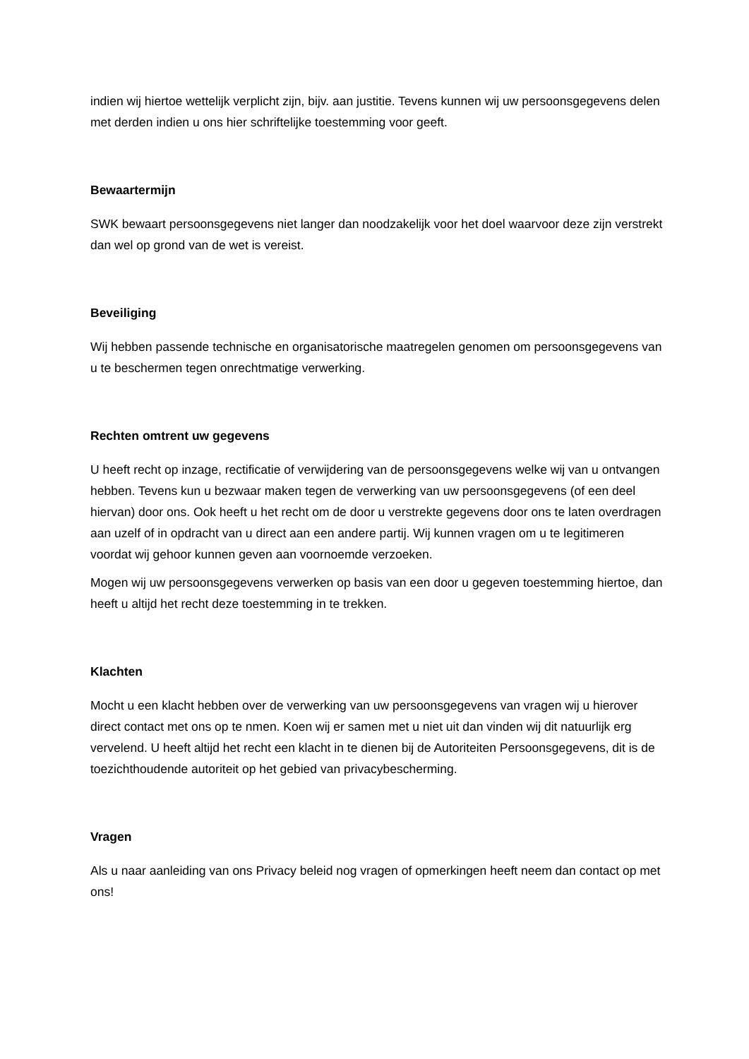indien wij hiertoe wettelijk verplicht zijn, bijv. aan justitie. Tevens kunnen wij uw persoonsgegevens delen met derden indien u ons hier schriftelijke toestemming voor geeft.
Bewaartermijn
SWK bewaart persoonsgegevens niet langer dan noodzakelijk voor het doel waarvoor deze zijn verstrekt dan wel op grond van de wet is vereist.
Beveiliging
Wij hebben passende technische en organisatorische maatregelen genomen om persoonsgegevens van u te beschermen tegen onrechtmatige verwerking.
Rechten omtrent uw gegevens
U heeft recht op inzage, rectificatie of verwijdering van de persoonsgegevens welke wij van u ontvangen hebben. Tevens kun u bezwaar maken tegen de verwerking van uw persoonsgegevens (of een deel hiervan) door ons. Ook heeft u het recht om de door u verstrekte gegevens door ons te laten overdragen aan uzelf of in opdracht van u direct aan een andere partij. Wij kunnen vragen om u te legitimeren voordat wij gehoor kunnen geven aan voornoemde verzoeken.
Mogen wij uw persoonsgegevens verwerken op basis van een door u gegeven toestemming hiertoe, dan heeft u altijd het recht deze toestemming in te trekken.
Klachten
Mocht u een klacht hebben over de verwerking van uw persoonsgegevens van vragen wij u hierover direct contact met ons op te nmen. Koen wij er samen met u niet uit dan vinden wij dit natuurlijk erg vervelend. U heeft altijd het recht een klacht in te dienen bij de Autoriteiten Persoonsgegevens, dit is de toezichthoudende autoriteit op het gebied van privacybescherming.
Vragen
Als u naar aanleiding van ons Privacy beleid nog vragen of opmerkingen heeft neem dan contact op met ons!